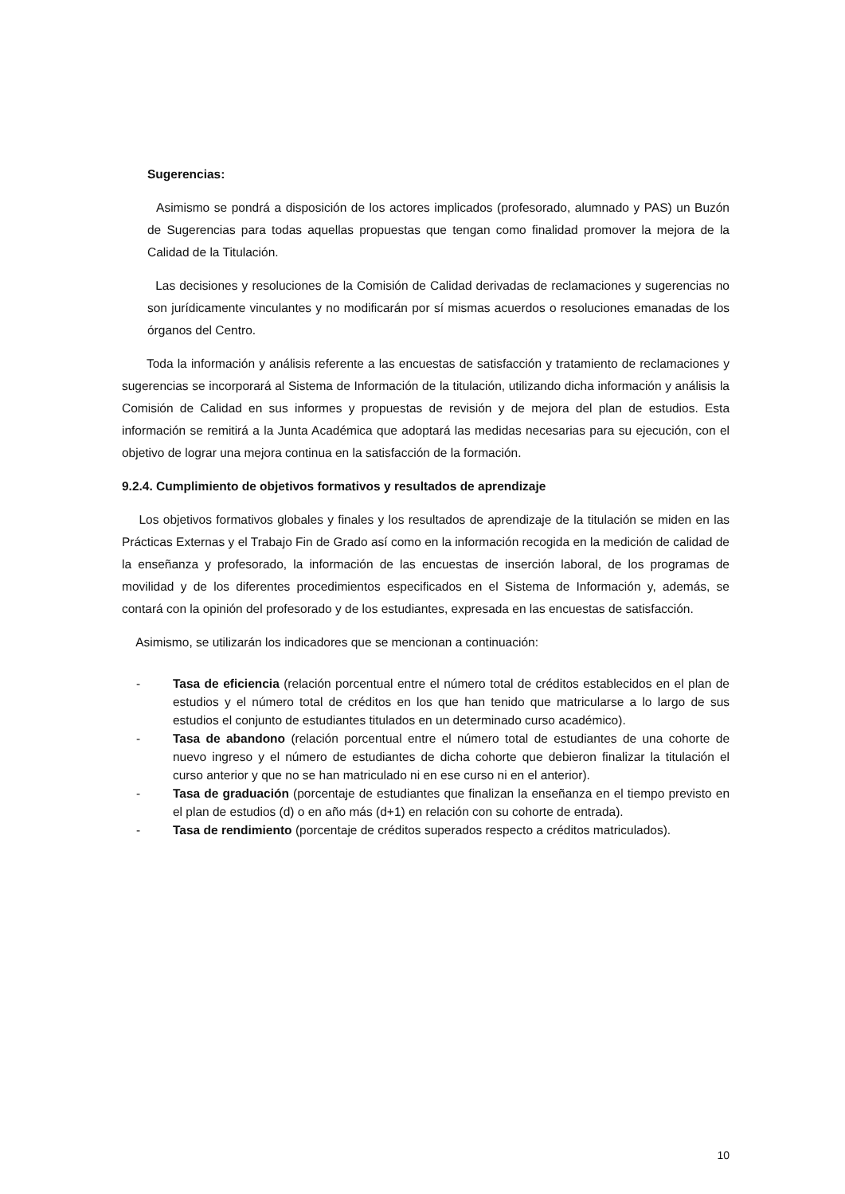Sugerencias:
Asimismo se pondrá a disposición de los actores implicados (profesorado, alumnado y PAS) un Buzón de Sugerencias para todas aquellas propuestas que tengan como finalidad promover la mejora de la Calidad de la Titulación.
Las decisiones y resoluciones de la Comisión de Calidad derivadas de reclamaciones y sugerencias no son jurídicamente vinculantes y no modificarán por sí mismas acuerdos o resoluciones emanadas de los órganos del Centro.
Toda la información y análisis referente a las encuestas de satisfacción y tratamiento de reclamaciones y sugerencias se incorporará al Sistema de Información de la titulación, utilizando dicha información y análisis la Comisión de Calidad en sus informes y propuestas de revisión y de mejora del plan de estudios. Esta información se remitirá a la Junta Académica que adoptará las medidas necesarias para su ejecución, con el objetivo de lograr una mejora continua en la satisfacción de la formación.
9.2.4. Cumplimiento de objetivos formativos y resultados de aprendizaje
Los objetivos formativos globales y finales y los resultados de aprendizaje de la titulación se miden en las Prácticas Externas y el Trabajo Fin de Grado así como en la información recogida en la medición de calidad de la enseñanza y profesorado, la información de las encuestas de inserción laboral, de los programas de movilidad y de los diferentes procedimientos especificados en el Sistema de Información y, además, se contará con la opinión del profesorado y de los estudiantes, expresada en las encuestas de satisfacción.
Asimismo, se utilizarán los indicadores que se mencionan a continuación:
- Tasa de eficiencia (relación porcentual entre el número total de créditos establecidos en el plan de estudios y el número total de créditos en los que han tenido que matricularse a lo largo de sus estudios el conjunto de estudiantes titulados en un determinado curso académico).
- Tasa de abandono (relación porcentual entre el número total de estudiantes de una cohorte de nuevo ingreso y el número de estudiantes de dicha cohorte que debieron finalizar la titulación el curso anterior y que no se han matriculado ni en ese curso ni en el anterior).
- Tasa de graduación (porcentaje de estudiantes que finalizan la enseñanza en el tiempo previsto en el plan de estudios (d) o en año más (d+1) en relación con su cohorte de entrada).
- Tasa de rendimiento (porcentaje de créditos superados respecto a créditos matriculados).
10